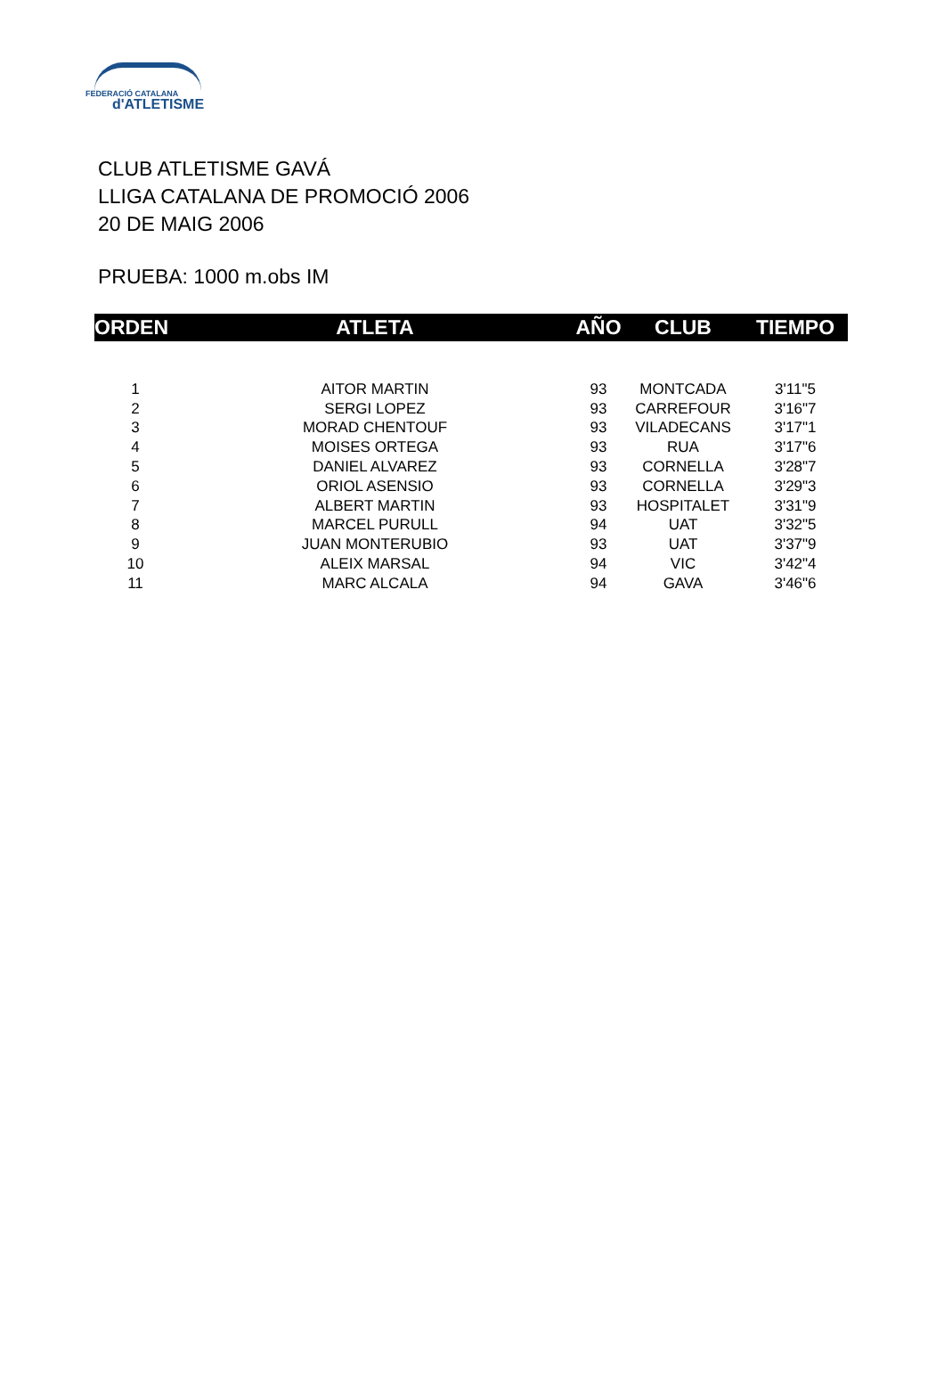FEDERACIÓ CATALANA
d'ATLETISME
CLUB ATLETISME GAVÁ
LLIGA CATALANA DE PROMOCIÓ 2006
20 DE MAIG 2006
PRUEBA: 1000 m.obs IM
| ORDEN | ATLETA | AÑO | CLUB | TIEMPO |
| --- | --- | --- | --- | --- |
| 1 | AITOR MARTIN | 93 | MONTCADA | 3'11"5 |
| 2 | SERGI LOPEZ | 93 | CARREFOUR | 3'16"7 |
| 3 | MORAD CHENTOUF | 93 | VILADECANS | 3'17"1 |
| 4 | MOISES ORTEGA | 93 | RUA | 3'17"6 |
| 5 | DANIEL ALVAREZ | 93 | CORNELLA | 3'28"7 |
| 6 | ORIOL ASENSIO | 93 | CORNELLA | 3'29"3 |
| 7 | ALBERT MARTIN | 93 | HOSPITALET | 3'31"9 |
| 8 | MARCEL PURULL | 94 | UAT | 3'32"5 |
| 9 | JUAN MONTERUBIO | 93 | UAT | 3'37"9 |
| 10 | ALEIX MARSAL | 94 | VIC | 3'42"4 |
| 11 | MARC ALCALA | 94 | GAVA | 3'46"6 |